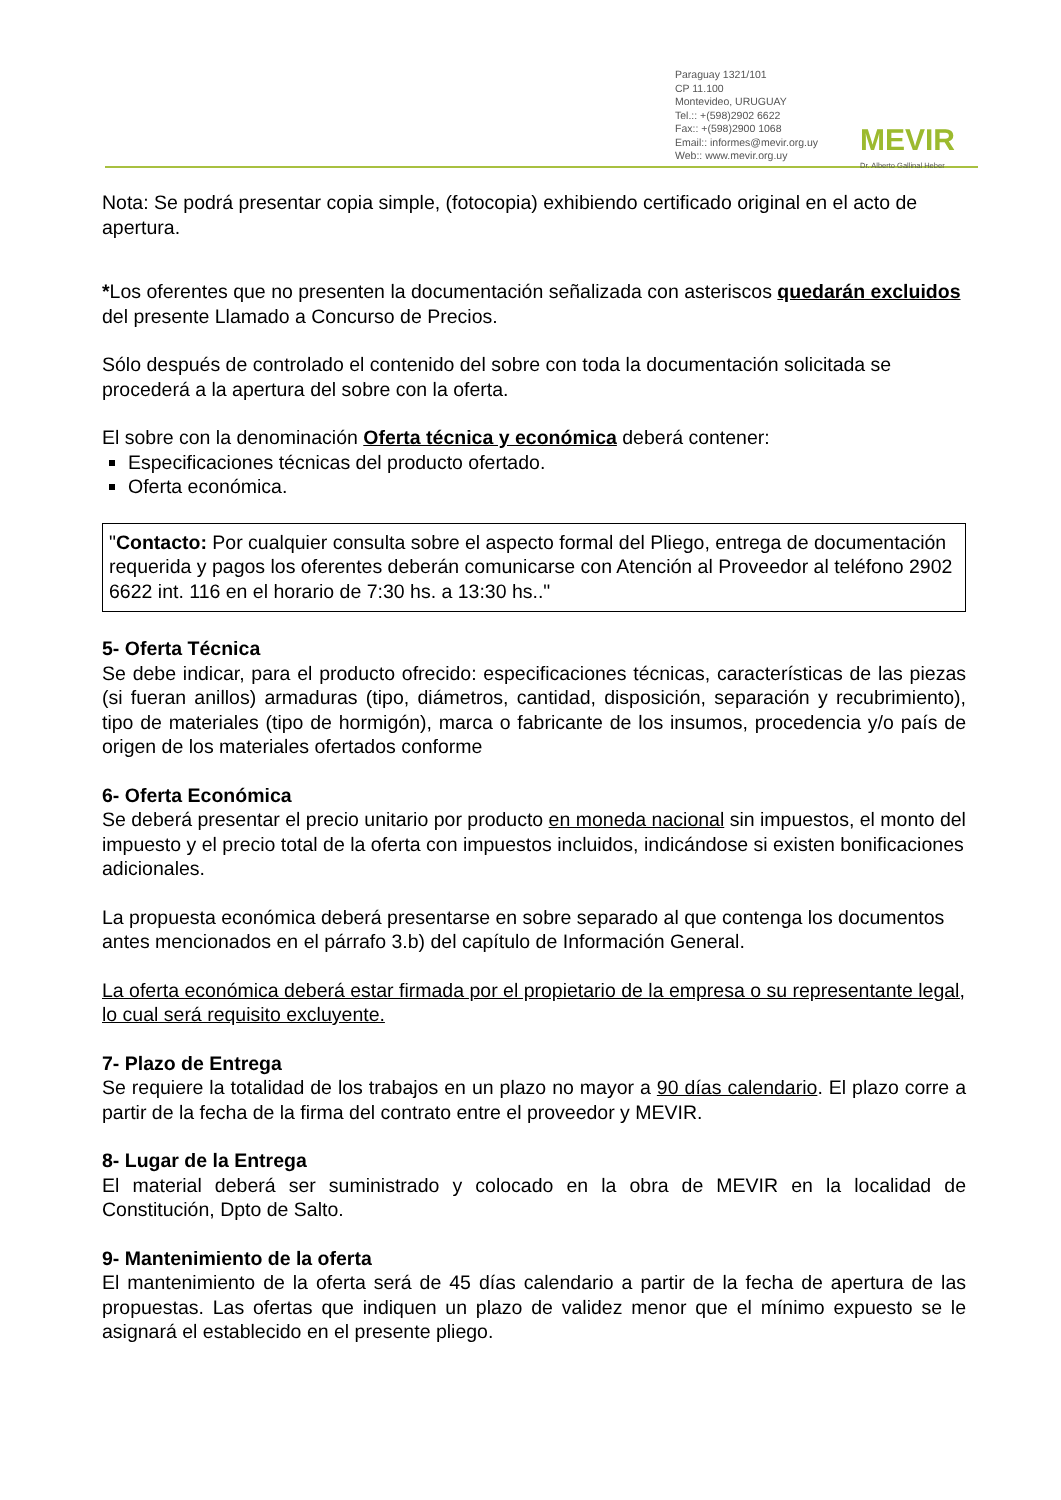Paraguay 1321/101
CP 11.100
Montevideo, URUGUAY
Tel.:: +(598)2902 6622
Fax:: +(598)2900 1068
Email:: informes@mevir.org.uy
Web:: www.mevir.org.uy
MEVIR Dr. Alberto Gallinal Heber
Nota: Se podrá presentar copia simple, (fotocopia) exhibiendo certificado original en el acto de apertura.
*Los oferentes que no presenten la documentación señalizada con asteriscos quedarán excluidos del presente Llamado a Concurso de Precios.
Sólo después de controlado el contenido del sobre con toda la documentación solicitada se procederá a la apertura del sobre con la oferta.
El sobre con la denominación Oferta técnica y económica deberá contener:
Especificaciones técnicas del producto ofertado.
Oferta económica.
"Contacto: Por cualquier consulta sobre el aspecto formal del Pliego, entrega de documentación requerida y pagos los oferentes deberán comunicarse con Atención al Proveedor al teléfono 2902 6622 int. 116 en el horario de 7:30 hs. a 13:30 hs.."
5- Oferta Técnica
Se debe indicar, para el producto ofrecido: especificaciones técnicas, características de las piezas (si fueran anillos) armaduras (tipo, diámetros, cantidad, disposición, separación y recubrimiento), tipo de materiales (tipo de hormigón), marca o fabricante de los insumos, procedencia y/o país de origen de los materiales ofertados conforme
6- Oferta Económica
Se deberá presentar el precio unitario por producto en moneda nacional sin impuestos, el monto del impuesto y el precio total de la oferta con impuestos incluidos, indicándose si existen bonificaciones adicionales.
La propuesta económica deberá presentarse en sobre separado al que contenga los documentos antes mencionados en el párrafo 3.b) del capítulo de Información General.
La oferta económica deberá estar firmada por el propietario de la empresa o su representante legal, lo cual será requisito excluyente.
7- Plazo de Entrega
Se requiere la totalidad de los trabajos en un plazo no mayor a 90 días calendario. El plazo corre a partir de la fecha de la firma del contrato entre el proveedor y MEVIR.
8- Lugar de la Entrega
El material deberá ser suministrado y colocado en la obra de MEVIR en la localidad de Constitución, Dpto de Salto.
9- Mantenimiento de la oferta
El mantenimiento de la oferta será de 45 días calendario a partir de la fecha de apertura de las propuestas. Las ofertas que indiquen un plazo de validez menor que el mínimo expuesto se le asignará el establecido en el presente pliego.